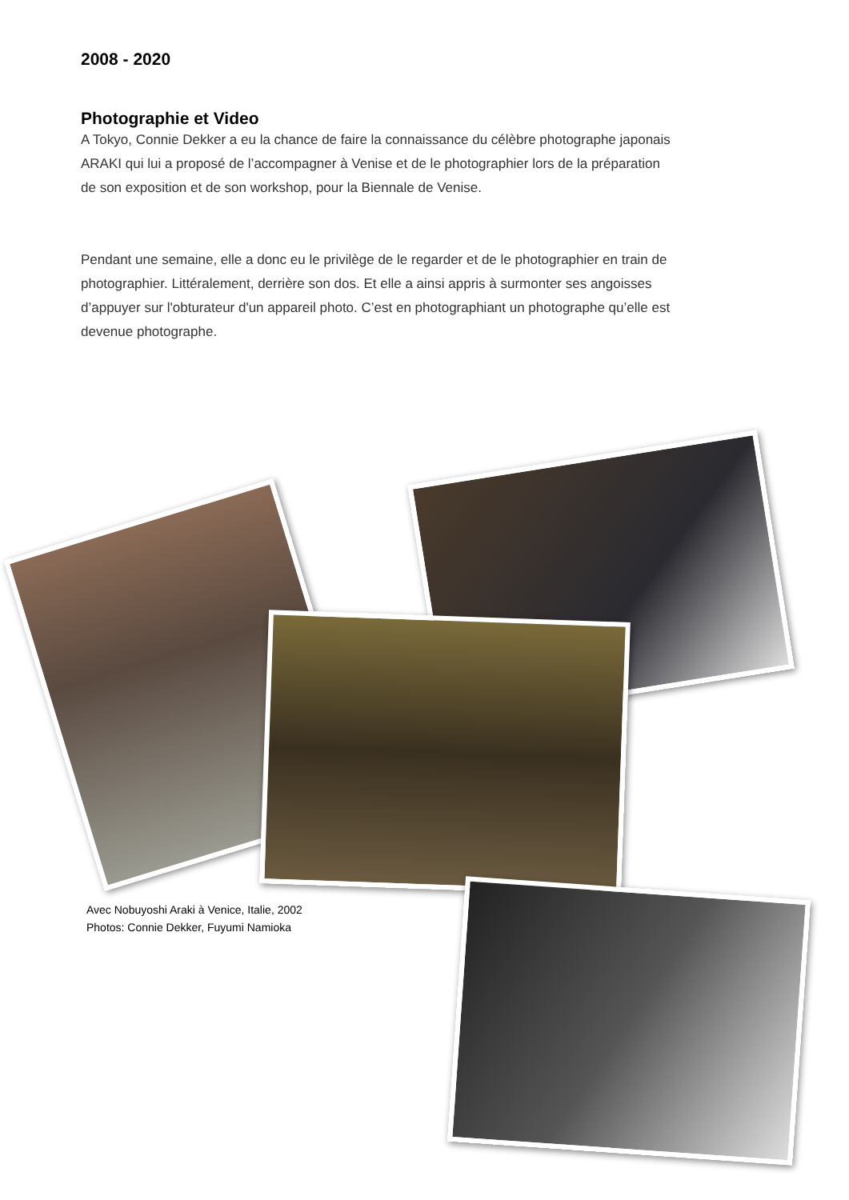2008 - 2020
Photographie et Video
A Tokyo, Connie Dekker a eu la chance de faire la connaissance du célèbre photographe japonais ARAKI qui lui a proposé de l’accompagner à Venise et de le photographier lors de la préparation de son exposition et de son workshop, pour la Biennale de Venise.
Pendant une semaine, elle a donc eu le privilège de le regarder et de le photographier en train de photographier. Littéralement, derrière son dos. Et elle a ainsi appris à surmonter ses angoisses d’appuyer sur l'obturateur d'un appareil photo. C’est en photographiant un photographe qu’elle est devenue photographe.
Avec Nobuyoshi Araki à Venice, Italie, 2002
Photos: Connie Dekker, Fuyumi Namioka